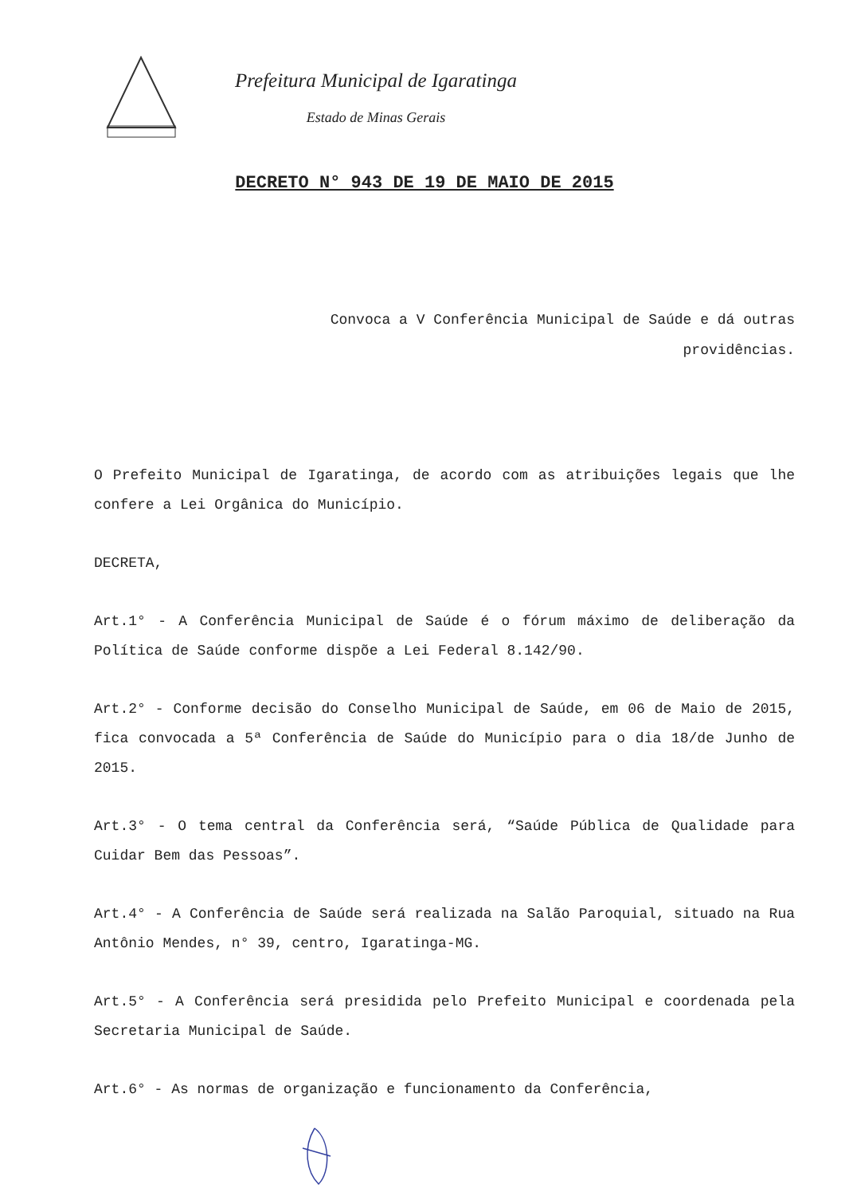Prefeitura Municipal de Igaratinga
Estado de Minas Gerais
DECRETO N° 943 DE 19 DE MAIO DE 2015
Convoca a V Conferência Municipal de Saúde e dá outras providências.
O Prefeito Municipal de Igaratinga, de acordo com as atribuições legais que lhe confere a Lei Orgânica do Município.
DECRETA,
Art.1° - A Conferência Municipal de Saúde é o fórum máximo de deliberação da Política de Saúde conforme dispõe a Lei Federal 8.142/90.
Art.2° - Conforme decisão do Conselho Municipal de Saúde, em 06 de Maio de 2015, fica convocada a 5ª Conferência de Saúde do Município para o dia 18/de Junho de 2015.
Art.3° - O tema central da Conferência será, “Saúde Pública de Qualidade para Cuidar Bem das Pessoas”.
Art.4° - A Conferência de Saúde será realizada na Salão Paroquial, situado na Rua Antônio Mendes, n° 39, centro, Igaratinga-MG.
Art.5° - A Conferência será presidida pelo Prefeito Municipal e coordenada pela Secretaria Municipal de Saúde.
Art.6° - As normas de organização e funcionamento da Conferência,